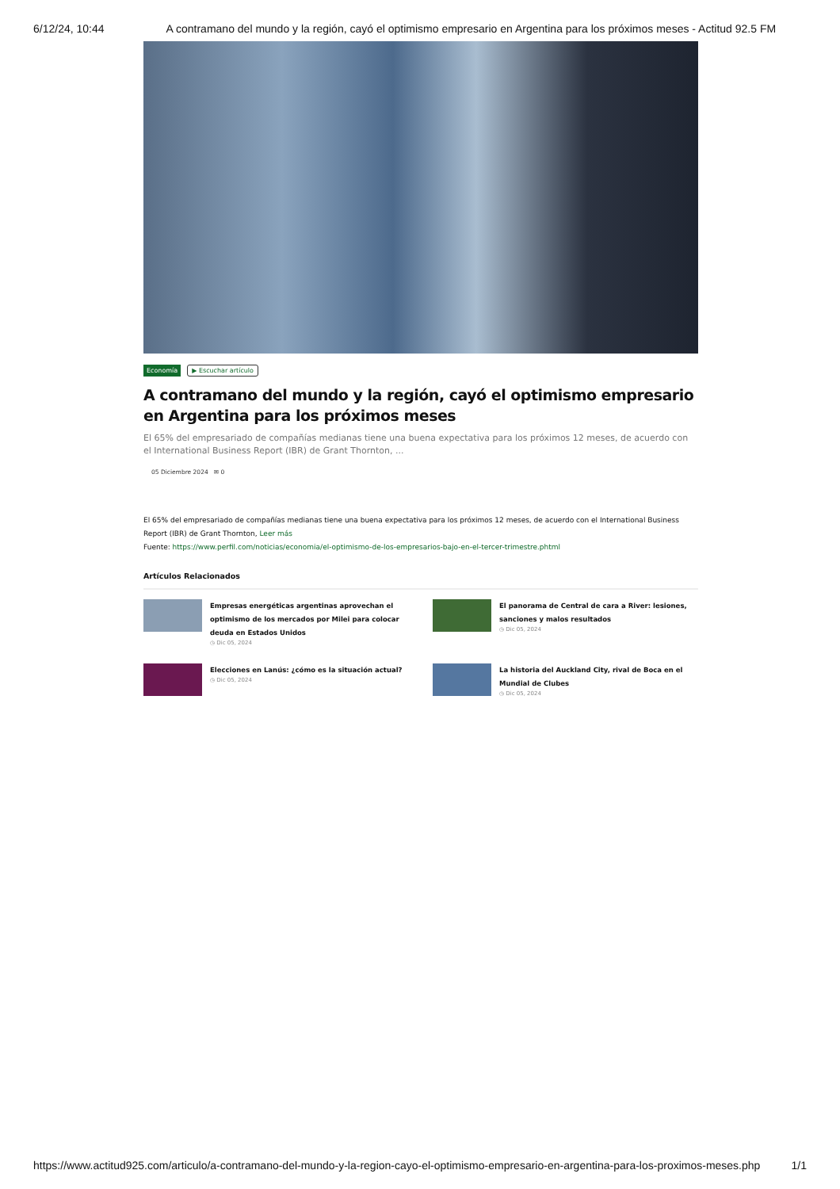6/12/24, 10:44 A contramano del mundo y la región, cayó el optimismo empresario en Argentina para los próximos meses - Actitud 92.5 FM
Economía ▶ Escuchar artículo
A contramano del mundo y la región, cayó el optimismo empresario en Argentina para los próximos meses
El 65% del empresariado de compañías medianas tiene una buena expectativa para los próximos 12 meses, de acuerdo con el International Business Report (IBR) de Grant Thornton, ...
05 Diciembre 2024 ✉ 0
El 65% del empresariado de compañías medianas tiene una buena expectativa para los próximos 12 meses, de acuerdo con el International Business Report (IBR) de Grant Thornton, Leer más
Fuente: https://www.perfil.com/noticias/economia/el-optimismo-de-los-empresarios-bajo-en-el-tercer-trimestre.phtml
Artículos Relacionados
Empresas energéticas argentinas aprovechan el optimismo de los mercados por Milei para colocar deuda en Estados Unidos
◷ Dic 05, 2024
El panorama de Central de cara a River: lesiones, sanciones y malos resultados
◷ Dic 05, 2024
Elecciones en Lanús: ¿cómo es la situación actual?
◷ Dic 05, 2024
La historia del Auckland City, rival de Boca en el Mundial de Clubes
◷ Dic 05, 2024
https://www.actitud925.com/articulo/a-contramano-del-mundo-y-la-region-cayo-el-optimismo-empresario-en-argentina-para-los-proximos-meses.php 1/1